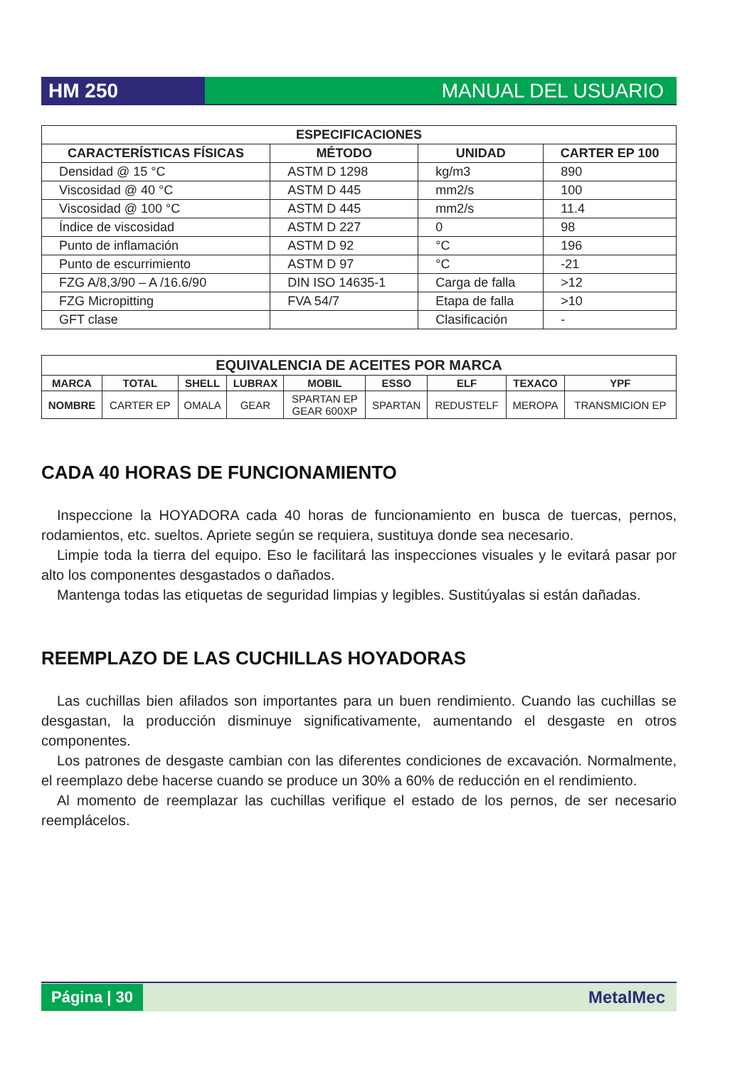HM 250 MANUAL DEL USUARIO
| ESPECIFICACIONES | | | |
| --- | --- | --- | --- |
| CARACTERÍSTICAS FÍSICAS | MÉTODO | UNIDAD | CARTER EP 100 |
| Densidad @ 15 °C | ASTM D 1298 | kg/m3 | 890 |
| Viscosidad @ 40 °C | ASTM D 445 | mm2/s | 100 |
| Viscosidad @ 100 °C | ASTM D 445 | mm2/s | 11.4 |
| Índice de viscosidad | ASTM D 227 | 0 | 98 |
| Punto de inflamación | ASTM D 92 | °C | 196 |
| Punto de escurrimiento | ASTM D 97 | °C | -21 |
| FZG A/8,3/90 – A /16.6/90 | DIN ISO 14635-1 | Carga de falla | >12 |
| FZG Micropitting | FVA 54/7 | Etapa de falla | >10 |
| GFT clase | | Clasificación | - |
| EQUIVALENCIA DE ACEITES POR MARCA | | | | | | | | |
| --- | --- | --- | --- | --- | --- | --- | --- | --- |
| MARCA | TOTAL | SHELL | LUBRAX | MOBIL | ESSO | ELF | TEXACO | YPF |
| NOMBRE | CARTER EP | OMALA | GEAR | SPARTAN EP GEAR 600XP | SPARTAN | REDUSTELF | MEROPA | TRANSMICION EP |
CADA 40 HORAS DE FUNCIONAMIENTO
Inspeccione la HOYADORA cada 40 horas de funcionamiento en busca de tuercas, pernos, rodamientos, etc. sueltos. Apriete según se requiera, sustituya donde sea necesario.
Limpie toda la tierra del equipo. Eso le facilitará las inspecciones visuales y le evitará pasar por alto los componentes desgastados o dañados.
Mantenga todas las etiquetas de seguridad limpias y legibles. Sustitúyalas si están dañadas.
REEMPLAZO DE LAS CUCHILLAS HOYADORAS
Las cuchillas bien afilados son importantes para un buen rendimiento. Cuando las cuchillas se desgastan, la producción disminuye significativamente, aumentando el desgaste en otros componentes.
Los patrones de desgaste cambian con las diferentes condiciones de excavación. Normalmente, el reemplazo debe hacerse cuando se produce un 30% a 60% de reducción en el rendimiento.
Al momento de reemplazar las cuchillas verifique el estado de los pernos, de ser necesario reemplácelos.
Página | 30
MetalMec